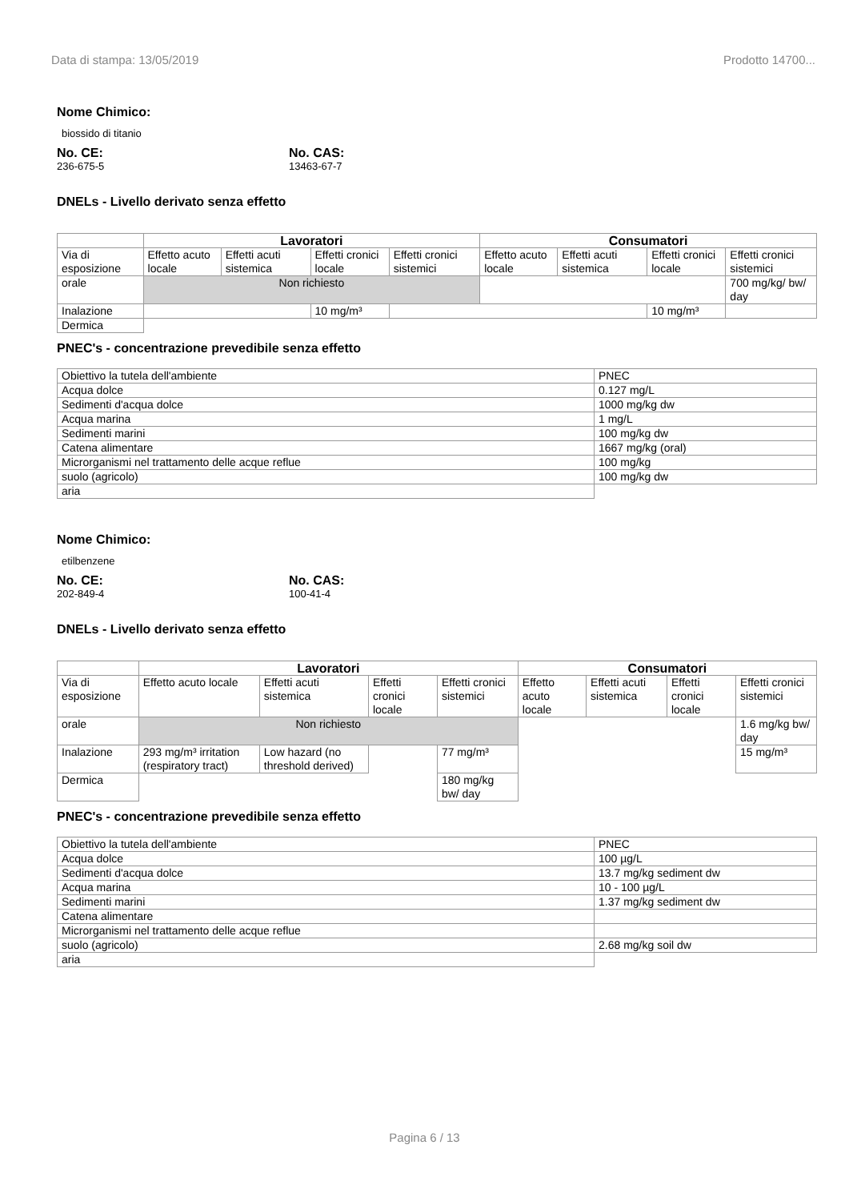Data di stampa: 13/05/2019 Prodotto 14700...
Nome Chimico:
biossido di titanio
No. CE:
236-675-5
No. CAS:
13463-67-7
DNELs - Livello derivato senza effetto
| | Lavoratori | | | | Consumatori | | | |
| --- | --- | --- | --- | --- | --- | --- | --- | --- |
| Via di esposizione | Effetto acuto locale | Effetti acuti sistemica | Effetti cronici locale | Effetti cronici sistemici | Effetto acuto locale | Effetti acuti sistemica | Effetti cronici locale | Effetti cronici sistemici |
| orale | Non richiesto | | | | | | | 700 mg/kg/ bw/ day |
| Inalazione | | | 10 mg/m³ | | | | 10 mg/m³ | |
| Dermica | | | | | | | | |
PNEC's - concentrazione prevedibile senza effetto
| Obiettivo la tutela dell'ambiente | PNEC |
| Acqua dolce | 0.127 mg/L |
| Sedimenti d'acqua dolce | 1000 mg/kg dw |
| Acqua marina | 1 mg/L |
| Sedimenti marini | 100 mg/kg dw |
| Catena alimentare | 1667 mg/kg (oral) |
| Microrganismi nel trattamento delle acque reflue | 100 mg/kg |
| suolo (agricolo) | 100 mg/kg dw |
| aria | |
Nome Chimico:
etilbenzene
No. CE:
202-849-4
No. CAS:
100-41-4
DNELs - Livello derivato senza effetto
| | Lavoratori | | | | Consumatori | | | |
| --- | --- | --- | --- | --- | --- | --- | --- | --- |
| Via di esposizione | Effetto acuto locale | Effetti acuti sistemica | Effetti cronici locale | Effetti cronici sistemici | Effetto acuto locale | Effetti acuti sistemica | Effetti cronici locale | Effetti cronici sistemici |
| orale | Non richiesto | | | | | | | 1.6 mg/kg bw/ day |
| Inalazione | 293 mg/m³ irritation (respiratory tract) | Low hazard (no threshold derived) | | 77 mg/m³ | | | | 15 mg/m³ |
| Dermica | | | | 180 mg/kg bw/ day | | | | |
PNEC's - concentrazione prevedibile senza effetto
| Obiettivo la tutela dell'ambiente | PNEC |
| Acqua dolce | 100 µg/L |
| Sedimenti d'acqua dolce | 13.7 mg/kg sediment dw |
| Acqua marina | 10 - 100 µg/L |
| Sedimenti marini | 1.37 mg/kg sediment dw |
| Catena alimentare | |
| Microrganismi nel trattamento delle acque reflue | |
| suolo (agricolo) | 2.68 mg/kg soil dw |
| aria | |
Pagina 6 / 13